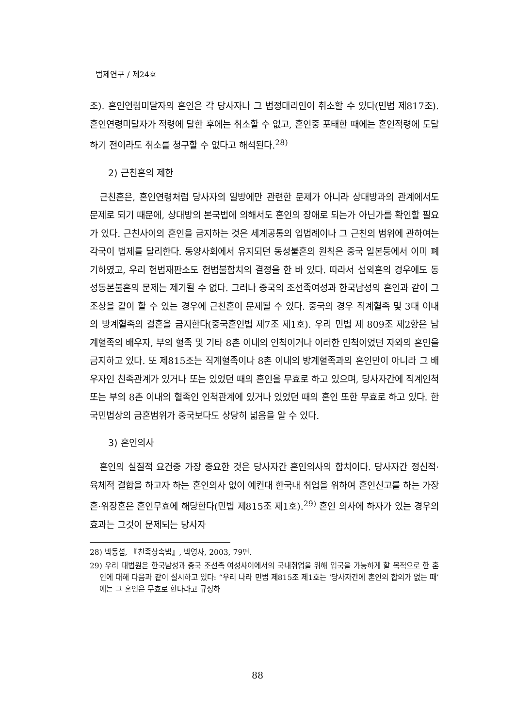법제연구 / 제24호
조). 혼인연령미달자의 혼인은 각 당사자나 그 법정대리인이 취소할 수 있다(민법 제817조). 혼인연령미달자가 적령에 달한 후에는 취소할 수 없고, 혼인중 포태한 때에는 혼인적령에 도달하기 전이라도 취소를 청구할 수 없다고 해석된다.<sup>28)</sup>
2) 근친혼의 제한
근친혼은, 혼인연령처럼 당사자의 일방에만 관련한 문제가 아니라 상대방과의 관계에서도 문제로 되기 때문에, 상대방의 본국법에 의해서도 혼인의 장애로 되는가 아닌가를 확인할 필요가 있다. 근친사이의 혼인을 금지하는 것은 세계공통의 입법례이나 그 근친의 범위에 관하여는 각국이 법제를 달리한다. 동양사회에서 유지되던 동성불혼의 원칙은 중국 일본등에서 이미 폐기하였고, 우리 헌법재판소도 헌법불합치의 결정을 한 바 있다. 따라서 섭외혼의 경우에도 동성동본불혼의 문제는 제기될 수 없다. 그러나 중국의 조선족여성과 한국남성의 혼인과 같이 그 조상을 같이 할 수 있는 경우에 근친혼이 문제될 수 있다. 중국의 경우 직계혈족 및 3대 이내의 방계혈족의 결혼을 금지한다(중국혼인법 제7조 제1호). 우리 민법 제 809조 제2항은 남계혈족의 배우자, 부의 혈족 및 기타 8촌 이내의 인척이거나 이러한 인척이었던 자와의 혼인을 금지하고 있다. 또 제815조는 직계혈족이나 8촌 이내의 방계혈족과의 혼인만이 아니라 그 배우자인 친족관계가 있거나 또는 있었던 때의 혼인을 무효로 하고 있으며, 당사자간에 직계인척 또는 부의 8촌 이내의 혈족인 인척관계에 있거나 있었던 때의 혼인 또한 무효로 하고 있다. 한국민법상의 금혼범위가 중국보다도 상당히 넓음을 알 수 있다.
3) 혼인의사
혼인의 실질적 요건중 가장 중요한 것은 당사자간 혼인의사의 합치이다. 당사자간 정신적·육체적 결합을 하고자 하는 혼인의사 없이 예컨대 한국내 취업을 위하여 혼인신고를 하는 가장혼·위장혼은 혼인무효에 해당한다(민법 제815조 제1호).<sup>29)</sup> 혼인 의사에 하자가 있는 경우의 효과는 그것이 문제되는 당사자
28) 박동섭, 『친족상속법』, 박영사, 2003, 79면.
29) 우리 대법원은 한국남성과 중국 조선족 여성사이에서의 국내취업을 위해 입국을 가능하게 할 목적으로 한 혼인에 대해 다음과 같이 설시하고 있다: “우리 나라 민법 제815조 제1호는 ‘당사자간에 혼인의 합의가 없는 때’에는 그 혼인은 무효로 한다라고 규정하
88